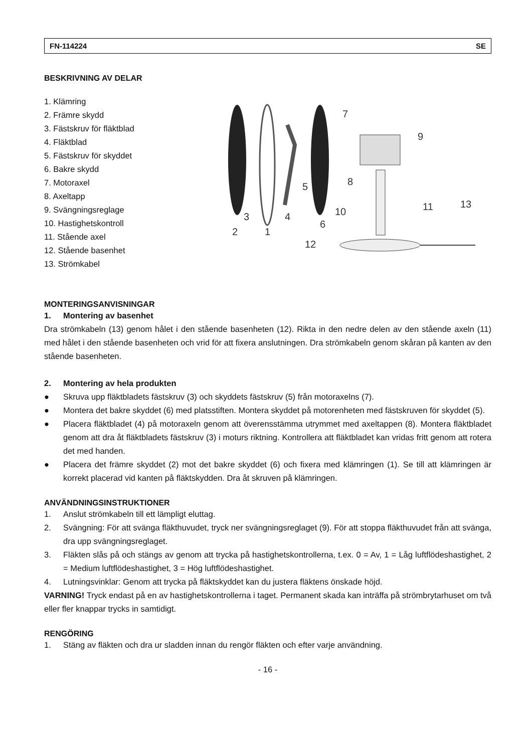FN-114224 SE
BESKRIVNING AV DELAR
1. Klämring
2. Främre skydd
3. Fästskruv för fläktblad
4. Fläktblad
5. Fästskruv för skyddet
6. Bakre skydd
7. Motoraxel
8. Axeltapp
9. Svängningsreglage
10. Hastighetskontroll
11. Stående axel
12. Stående basenhet
13. Strömkabel
2
1
3
4
5
6
7
8
9
10
11
12
13
MONTERINGSANVISNINGAR
1. Montering av basenhet
Dra strömkabeln (13) genom hålet i den stående basenheten (12). Rikta in den nedre delen av den stående axeln (11) med hålet i den stående basenheten och vrid för att fixera anslutningen. Dra strömkabeln genom skåran på kanten av den stående basenheten.
2. Montering av hela produkten
●
Skruva upp fläktbladets fästskruv (3) och skyddets fästskruv (5) från motoraxelns (7).
●
Montera det bakre skyddet (6) med platsstiften. Montera skyddet på motorenheten med fästskruven för skyddet (5).
●
Placera fläktbladet (4) på motoraxeln genom att överensstämma utrymmet med axeltappen (8). Montera fläktbladet genom att dra åt fläktbladets fästskruv (3) i moturs riktning. Kontrollera att fläktbladet kan vridas fritt genom att rotera det med handen.
●
Placera det främre skyddet (2) mot det bakre skyddet (6) och fixera med klämringen (1). Se till att klämringen är korrekt placerad vid kanten på fläktskydden. Dra åt skruven på klämringen.
ANVÄNDNINGSINSTRUKTIONER
1.
Anslut strömkabeln till ett lämpligt eluttag.
2.
Svängning: För att svänga fläkthuvudet, tryck ner svängningsreglaget (9). För att stoppa fläkthuvudet från att svänga, dra upp svängningsreglaget.
3.
Fläkten slås på och stängs av genom att trycka på hastighetskontrollerna, t.ex. 0 = Av, 1 = Låg luftflödeshastighet, 2 = Medium luftflödeshastighet, 3 = Hög luftflödeshastighet.
4.
Lutningsvinklar: Genom att trycka på fläktskyddet kan du justera fläktens önskade höjd.
VARNING! Tryck endast på en av hastighetskontrollerna i taget. Permanent skada kan inträffa på strömbrytarhuset om två eller fler knappar trycks in samtidigt.
RENGÖRING
1.
Stäng av fläkten och dra ur sladden innan du rengör fläkten och efter varje användning.
- 16 -